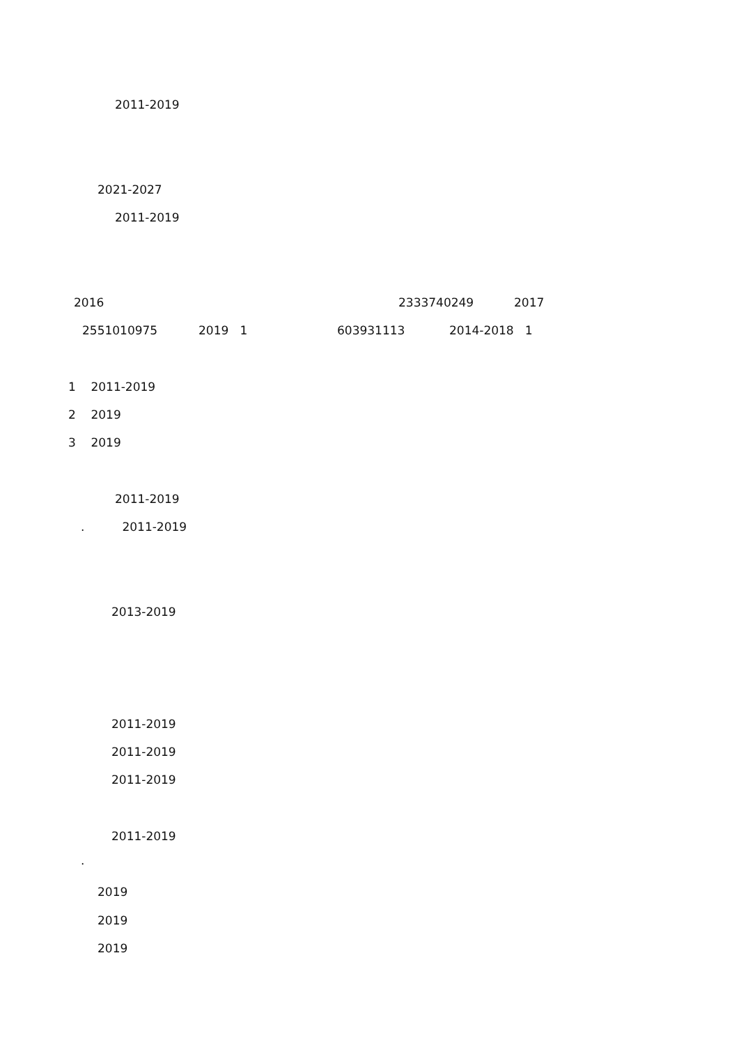2011-2019
2021-2027
2011-2019
2016
2333740249
2017
2551010975
2019 1
603931113
2014-2018 1
1 2011-2019
2 2019
3 2019
2011-2019
. 2011-2019
2013-2019
2011-2019
2011-2019
2011-2019
2011-2019
.
2019
2019
2019